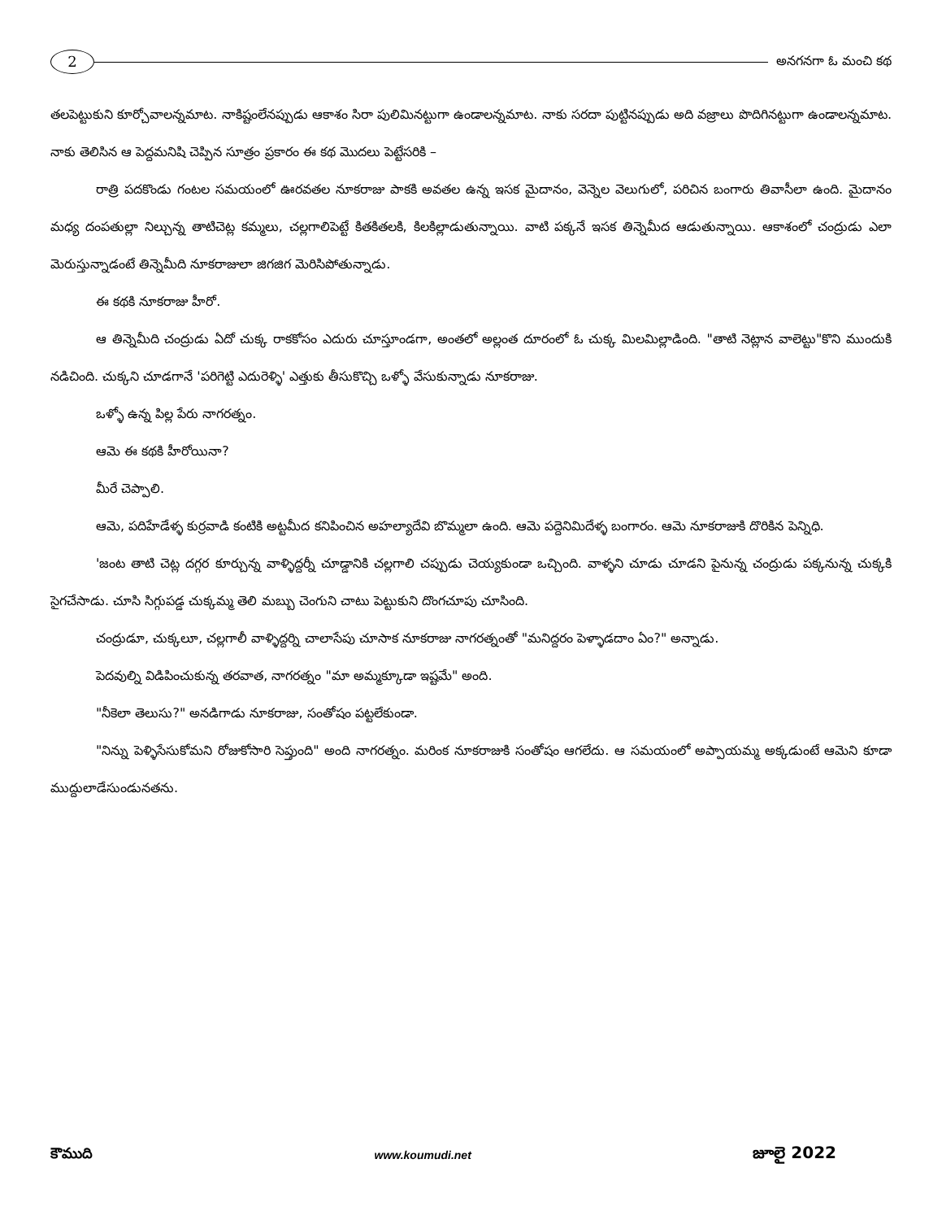2
అనగనగా ఓ మంచి కథ
తలపెట్టుకుని కూర్చోవాలన్నమాట. నాకిష్టంలేనప్పుడు ఆకాశం సిరా పులిమినట్టుగా ఉండాలన్నమాట. నాకు సరదా పుట్టినప్పుడు అది వజ్రాలు పొదిగినట్టుగా ఉండాలన్నమాట. నాకు తెలిసిన ఆ పెద్దమనిషి చెప్పిన సూత్రం ప్రకారం ఈ కథ మొదలు పెట్టేసరికి –
రాత్రి పదకొండు గంటల సమయంలో ఊరవతల నూకరాజు పాకకి అవతల ఉన్న ఇసక మైదానం, వెన్నెల వెలుగులో, పరిచిన బంగారు తివాసీలా ఉంది. మైదానం మధ్య దంపతుల్లా నిల్చున్న తాటిచెట్ల కమ్మలు, చల్లగాలిపెట్టే కితకితలకి, కిలకిల్లాడుతున్నాయి. వాటి పక్కనే ఇసక తిన్నెమీద ఆడుతున్నాయి. ఆకాశంలో చంద్రుడు ఎలా మెరుస్తున్నాడంటే తిన్నెమీది నూకరాజులా జిగజిగ మెరిసిపోతున్నాడు.
ఈ కథకి నూకరాజు హీరో.
ఆ తిన్నెమీది చంద్రుడు ఏదో చుక్క రాకకోసం ఎదురు చూస్తూండగా, అంతలో అల్లంత దూరంలో ఓ చుక్క మిలమిల్లాడింది. "తాటి నెట్లాన వాలెట్టు"కొని ముందుకి నడిచింది. చుక్కని చూడగానే 'పరిగెట్టి ఎదురెళ్ళి' ఎత్తుకు తీసుకొచ్చి ఒళ్ళో వేసుకున్నాడు నూకరాజు.
ఒళ్ళో ఉన్న పిల్ల పేరు నాగరత్నం.
ఆమె ఈ కథకి హీరోయినా?
మీరే చెప్పాలి.
ఆమె, పదిహేడేళ్ళ కుర్రవాడి కంటికి అట్టమీద కనిపించిన అహల్యాదేవి బొమ్మలా ఉంది. ఆమె పద్దెనిమిదేళ్ళ బంగారం. ఆమె నూకరాజుకి దొరికిన పెన్నిధి.
'జంట తాటి చెట్ల దగ్గర కూర్చున్న వాళ్ళిద్దర్నీ చూడ్డానికి చల్లగాలి చప్పుడు చెయ్యకుండా ఒచ్చింది. వాళ్ళని చూడు చూడని పైనున్న చంద్రుడు పక్కనున్న చుక్కకి సైగచేసాడు. చూసి సిగ్గుపడ్డ చుక్కమ్మ తెలి మబ్బు చెంగుని చాటు పెట్టుకుని దొంగచూపు చూసింది.
చంద్రుడూ, చుక్కలూ, చల్లగాలీ వాళ్ళిద్దర్ని చాలాసేపు చూసాక నూకరాజు నాగరత్నంతో "మనిద్దరం పెళ్ళాడదాం ఏం?" అన్నాడు.
పెదవుల్ని విడిపించుకున్న తరవాత, నాగరత్నం "మా అమ్మక్కూడా ఇష్టమే" అంది.
"నీకెలా తెలుసు?" అనడిగాడు నూకరాజు, సంతోషం పట్టలేకుండా.
"నిన్ను పెళ్ళిసేసుకోమని రోజుకోసారి సెప్తుంది" అంది నాగరత్నం. మరింక నూకరాజుకి సంతోషం ఆగలేదు. ఆ సమయంలో అప్పాయమ్మ అక్కడుంటే ఆమెని కూడా ముద్దులాడేసుండునతను.
కౌముది www.koumudi.net జూలై 2022